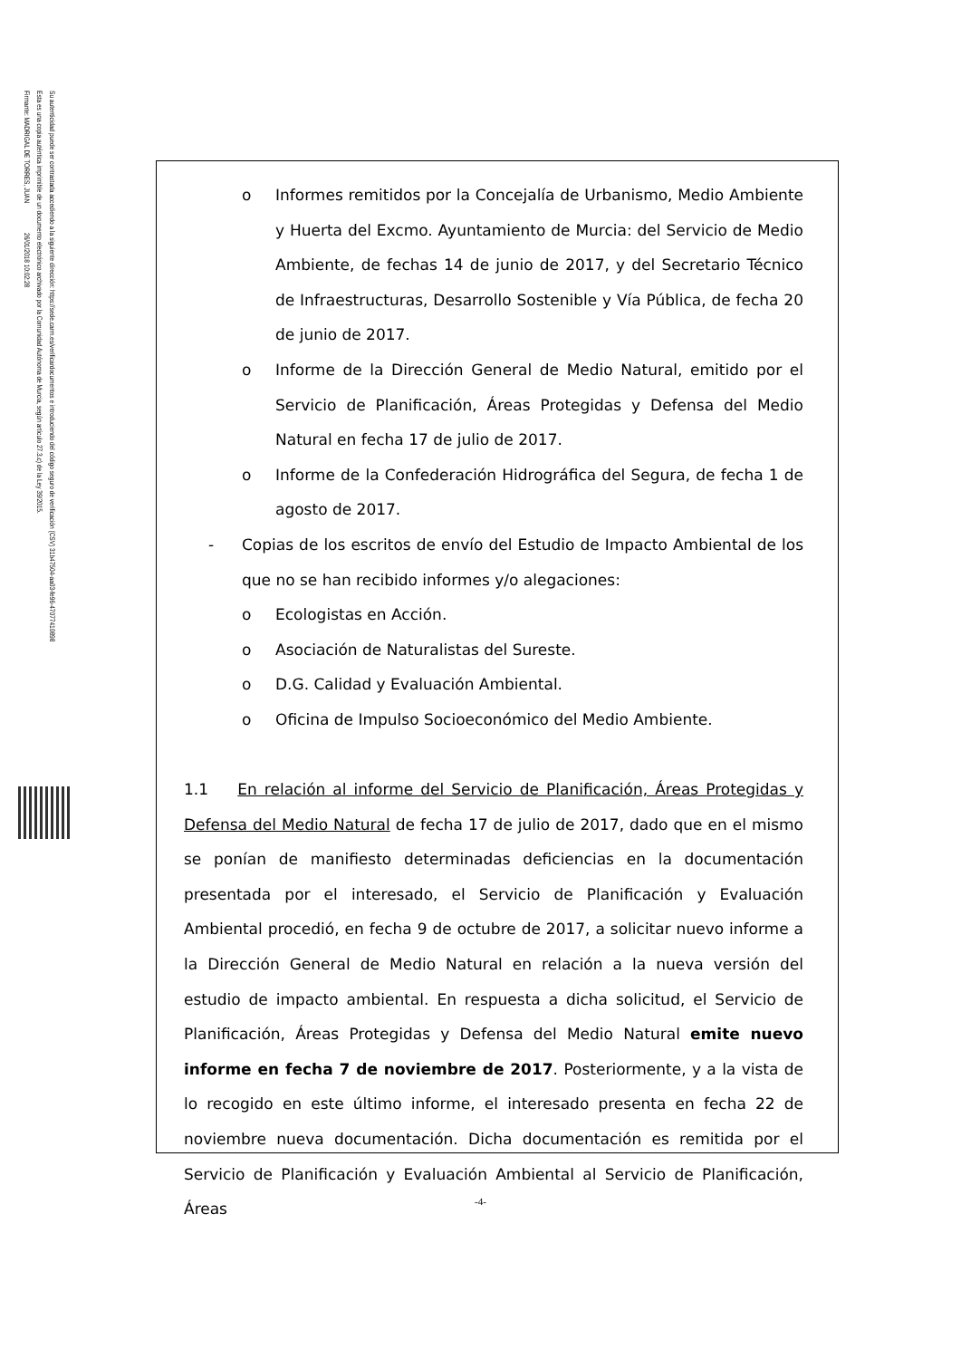Firmante: MADRIGAL DE TORRES, JUAN 26/01/2018 10:02:28
Esta es una copia auténtica imprimible de un documento electrónico archivado por la Comunidad Autónoma de Murcia, según artículo 27.3.c) de la Ley 39/2015.
Su autenticidad puede ser contrastada accediendo a la siguiente dirección: https://sede.carm.es/verificardocumentos e introduciendo del código seguro de verificación (CSV) 31b47504-aa03-fe96-47077410898
o Informes remitidos por la Concejalía de Urbanismo, Medio Ambiente y Huerta del Excmo. Ayuntamiento de Murcia: del Servicio de Medio Ambiente, de fechas 14 de junio de 2017, y del Secretario Técnico de Infraestructuras, Desarrollo Sostenible y Vía Pública, de fecha 20 de junio de 2017.
o Informe de la Dirección General de Medio Natural, emitido por el Servicio de Planificación, Áreas Protegidas y Defensa del Medio Natural en fecha 17 de julio de 2017.
o Informe de la Confederación Hidrográfica del Segura, de fecha 1 de agosto de 2017.
- Copias de los escritos de envío del Estudio de Impacto Ambiental de los que no se han recibido informes y/o alegaciones:
o Ecologistas en Acción.
o Asociación de Naturalistas del Sureste.
o D.G. Calidad y Evaluación Ambiental.
o Oficina de Impulso Socioeconómico del Medio Ambiente.
1.1 En relación al informe del Servicio de Planificación, Áreas Protegidas y Defensa del Medio Natural de fecha 17 de julio de 2017, dado que en el mismo se ponían de manifiesto determinadas deficiencias en la documentación presentada por el interesado, el Servicio de Planificación y Evaluación Ambiental procedió, en fecha 9 de octubre de 2017, a solicitar nuevo informe a la Dirección General de Medio Natural en relación a la nueva versión del estudio de impacto ambiental. En respuesta a dicha solicitud, el Servicio de Planificación, Áreas Protegidas y Defensa del Medio Natural emite nuevo informe en fecha 7 de noviembre de 2017. Posteriormente, y a la vista de lo recogido en este último informe, el interesado presenta en fecha 22 de noviembre nueva documentación. Dicha documentación es remitida por el Servicio de Planificación y Evaluación Ambiental al Servicio de Planificación, Áreas
-4-